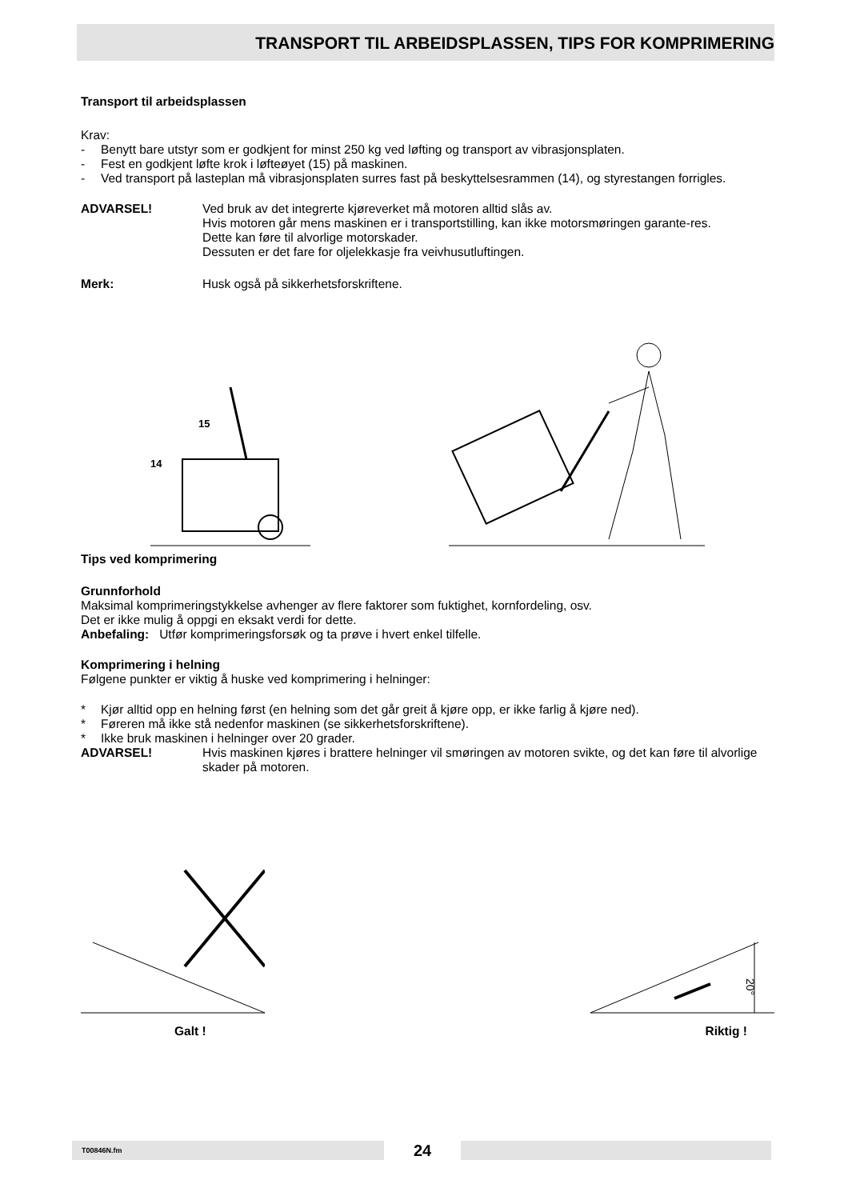TRANSPORT TIL ARBEIDSPLASSEN, TIPS FOR KOMPRIMERING
Transport til arbeidsplassen
Krav:
- Benytt bare utstyr som er godkjent for minst 250 kg ved løfting og transport av vibrasjonsplaten.
- Fest en godkjent løfte krok i løfteøyet (15) på maskinen.
- Ved transport på lasteplan må vibrasjonsplaten surres fast på beskyttelsesrammen (14), og styrestangen forrigles.
ADVARSEL! Ved bruk av det integrerte kjøreverket må motoren alltid slås av.
Hvis motoren går mens maskinen er i transportstilling, kan ikke motorsmøringen garante-res.
Dette kan føre til alvorlige motorskader.
Dessuten er det fare for oljelekkasje fra veivhusutluftingen.
Merk: Husk også på sikkerhetsforskriftene.
15
14
Tips ved komprimering
Grunnforhold
Maksimal komprimeringstykkelse avhenger av flere faktorer som fuktighet, kornfordeling, osv.
Det er ikke mulig å oppgi en eksakt verdi for dette.
Anbefaling: Utfør komprimeringsforsøk og ta prøve i hvert enkel tilfelle.
Komprimering i helning
Følgene punkter er viktig å huske ved komprimering i helninger:
* Kjør alltid opp en helning først (en helning som det går greit å kjøre opp, er ikke farlig å kjøre ned).
* Føreren må ikke stå nedenfor maskinen (se sikkerhetsforskriftene).
* Ikke bruk maskinen i helninger over 20 grader.
ADVARSEL! Hvis maskinen kjøres i brattere helninger vil smøringen av motoren svikte, og det kan føre til alvorlige skader på motoren.
20°
Galt ! Riktig !
T00846N.fm
24